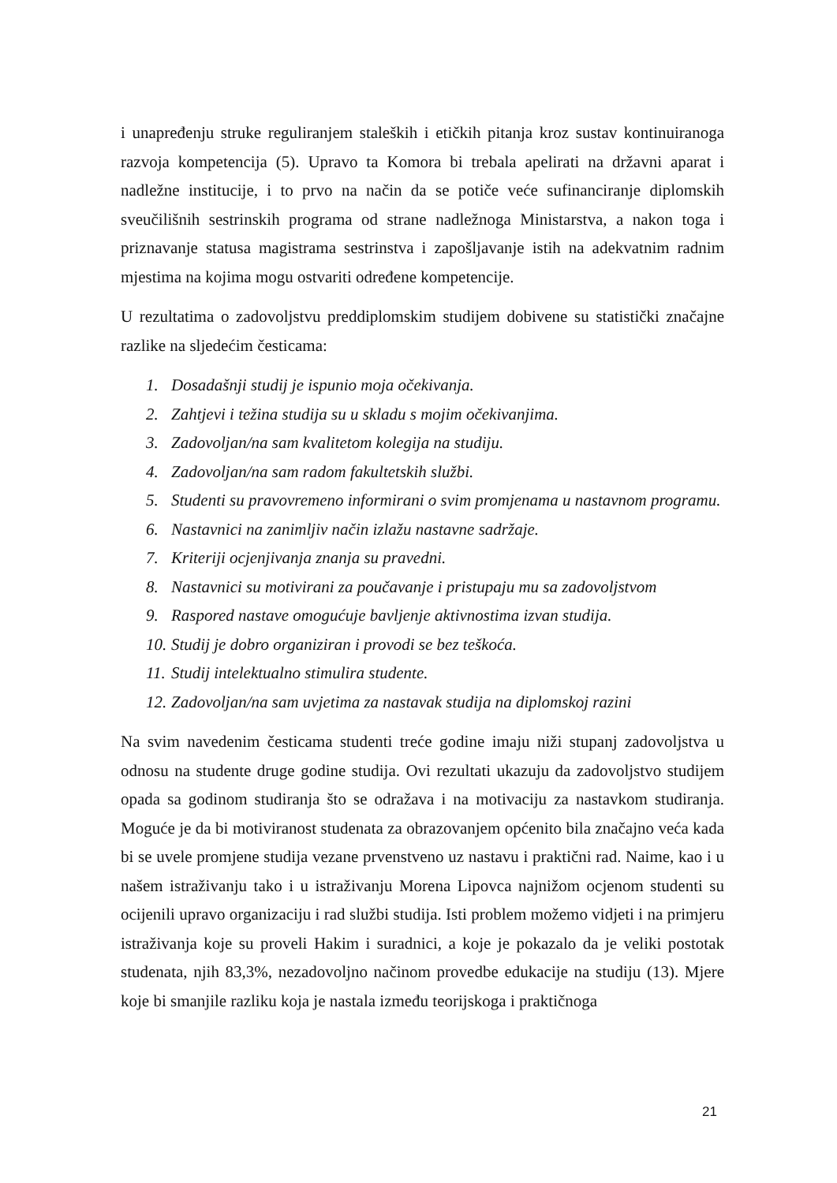i unapređenju struke reguliranjem staleških i etičkih pitanja kroz sustav kontinuiranoga razvoja kompetencija (5). Upravo ta Komora bi trebala apelirati na državni aparat i nadležne institucije, i to prvo na način da se potiče veće sufinanciranje diplomskih sveučilišnih sestrinskih programa od strane nadležnoga Ministarstva, a nakon toga i priznavanje statusa magistrama sestrinstva i zapošljavanje istih na adekvatnim radnim mjestima na kojima mogu ostvariti određene kompetencije.
U rezultatima o zadovoljstvu preddiplomskim studijem dobivene su statistički značajne razlike na sljedećim česticama:
1. Dosadašnji studij je ispunio moja očekivanja.
2. Zahtjevi i težina studija su u skladu s mojim očekivanjima.
3. Zadovoljan/na sam kvalitetom kolegija na studiju.
4. Zadovoljan/na sam radom fakultetskih službi.
5. Studenti su pravovremeno informirani o svim promjenama u nastavnom programu.
6. Nastavnici na zanimljiv način izlažu nastavne sadržaje.
7. Kriteriji ocjenjivanja znanja su pravedni.
8. Nastavnici su motivirani za poučavanje i pristupaju mu sa zadovoljstvom
9. Raspored nastave omogućuje bavljenje aktivnostima izvan studija.
10. Studij je dobro organiziran i provodi se bez teškoća.
11. Studij intelektualno stimulira studente.
12. Zadovoljan/na sam uvjetima za nastavak studija na diplomskoj razini
Na svim navedenim česticama studenti treće godine imaju niži stupanj zadovoljstva u odnosu na studente druge godine studija. Ovi rezultati ukazuju da zadovoljstvo studijem opada sa godinom studiranja što se odražava i na motivaciju za nastavkom studiranja. Moguće je da bi motiviranost studenata za obrazovanjem općenito bila značajno veća kada bi se uvele promjene studija vezane prvenstveno uz nastavu i praktični rad. Naime, kao i u našem istraživanju tako i u istraživanju Morena Lipovca najnižom ocjenom studenti su ocijenili upravo organizaciju i rad službi studija. Isti problem možemo vidjeti i na primjeru istraživanja koje su proveli Hakim i suradnici, a koje je pokazalo da je veliki postotak studenata, njih 83,3%, nezadovoljno načinom provedbe edukacije na studiju (13). Mjere koje bi smanjile razliku koja je nastala između teorijskoga i praktičnoga
21